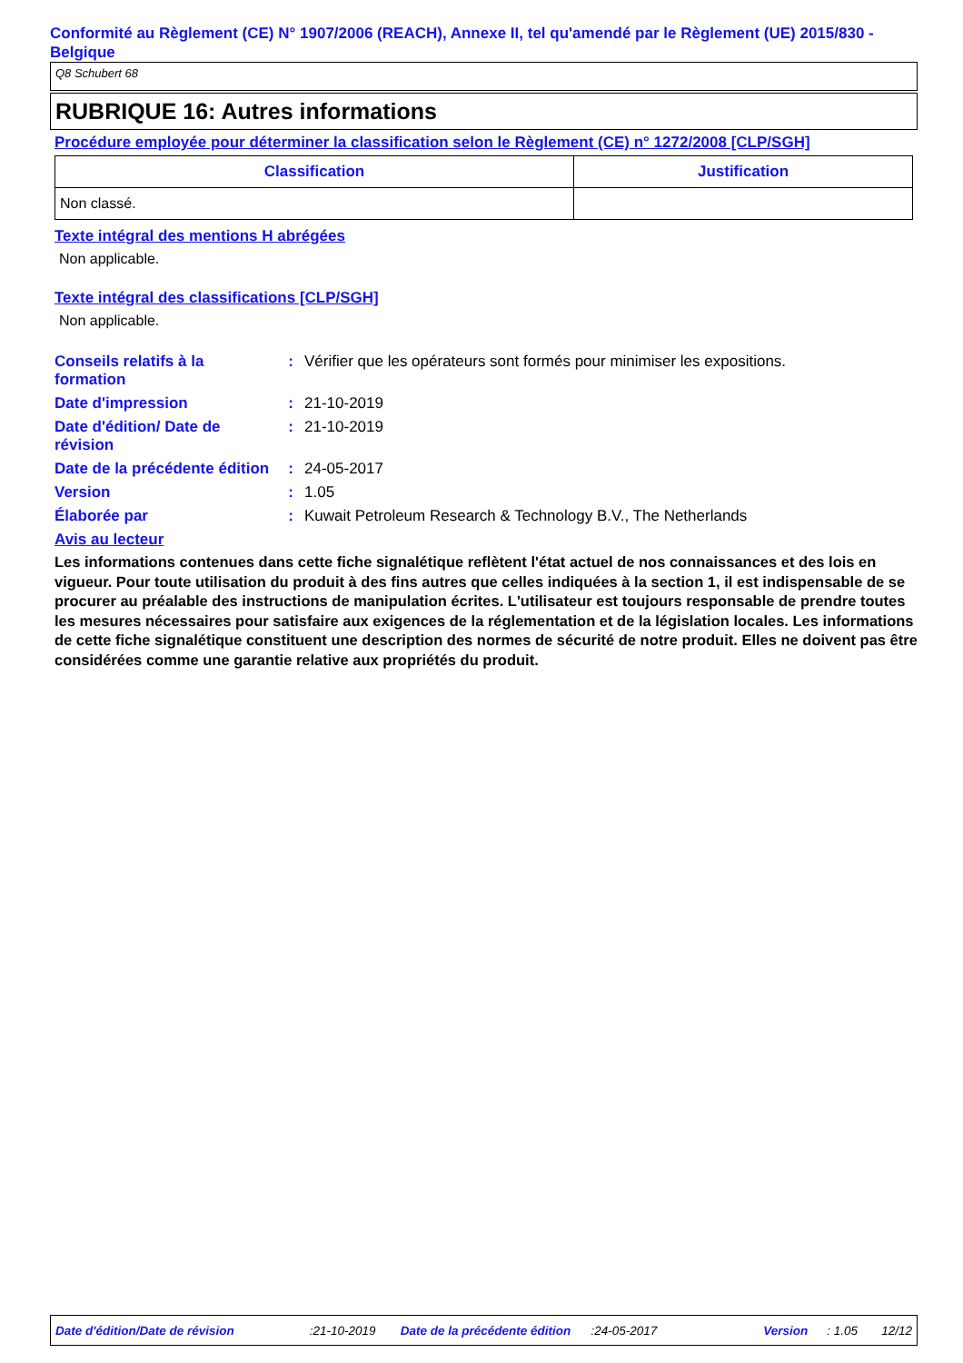Conformité au Règlement (CE) N° 1907/2006 (REACH), Annexe II, tel qu'amendé par le Règlement (UE) 2015/830 - Belgique
Q8 Schubert 68
RUBRIQUE 16: Autres informations
Procédure employée pour déterminer la classification selon le Règlement (CE) n° 1272/2008 [CLP/SGH]
| Classification | Justification |
| --- | --- |
| Non classé. | |
Texte intégral des mentions H abrégées
Non applicable.
Texte intégral des classifications [CLP/SGH]
Non applicable.
| Conseils relatifs à la formation | : | Vérifier que les opérateurs sont formés pour minimiser les expositions. |
| Date d'impression | : | 21-10-2019 |
| Date d'édition/ Date de révision | : | 21-10-2019 |
| Date de la précédente édition | : | 24-05-2017 |
| Version | : | 1.05 |
| Élaborée par | : | Kuwait Petroleum Research & Technology B.V., The Netherlands |
Avis au lecteur
Les informations contenues dans cette fiche signalétique reflètent l'état actuel de nos connaissances et des lois en vigueur. Pour toute utilisation du produit à des fins autres que celles indiquées à la section 1, il est indispensable de se procurer au préalable des instructions de manipulation écrites. L'utilisateur est toujours responsable de prendre toutes les mesures nécessaires pour satisfaire aux exigences de la réglementation et de la législation locales. Les informations de cette fiche signalétique constituent une description des normes de sécurité de notre produit. Elles ne doivent pas être considérées comme une garantie relative aux propriétés du produit.
Date d'édition/Date de révision :21-10-2019 Date de la précédente édition :24-05-2017 Version : 1.05 12/12